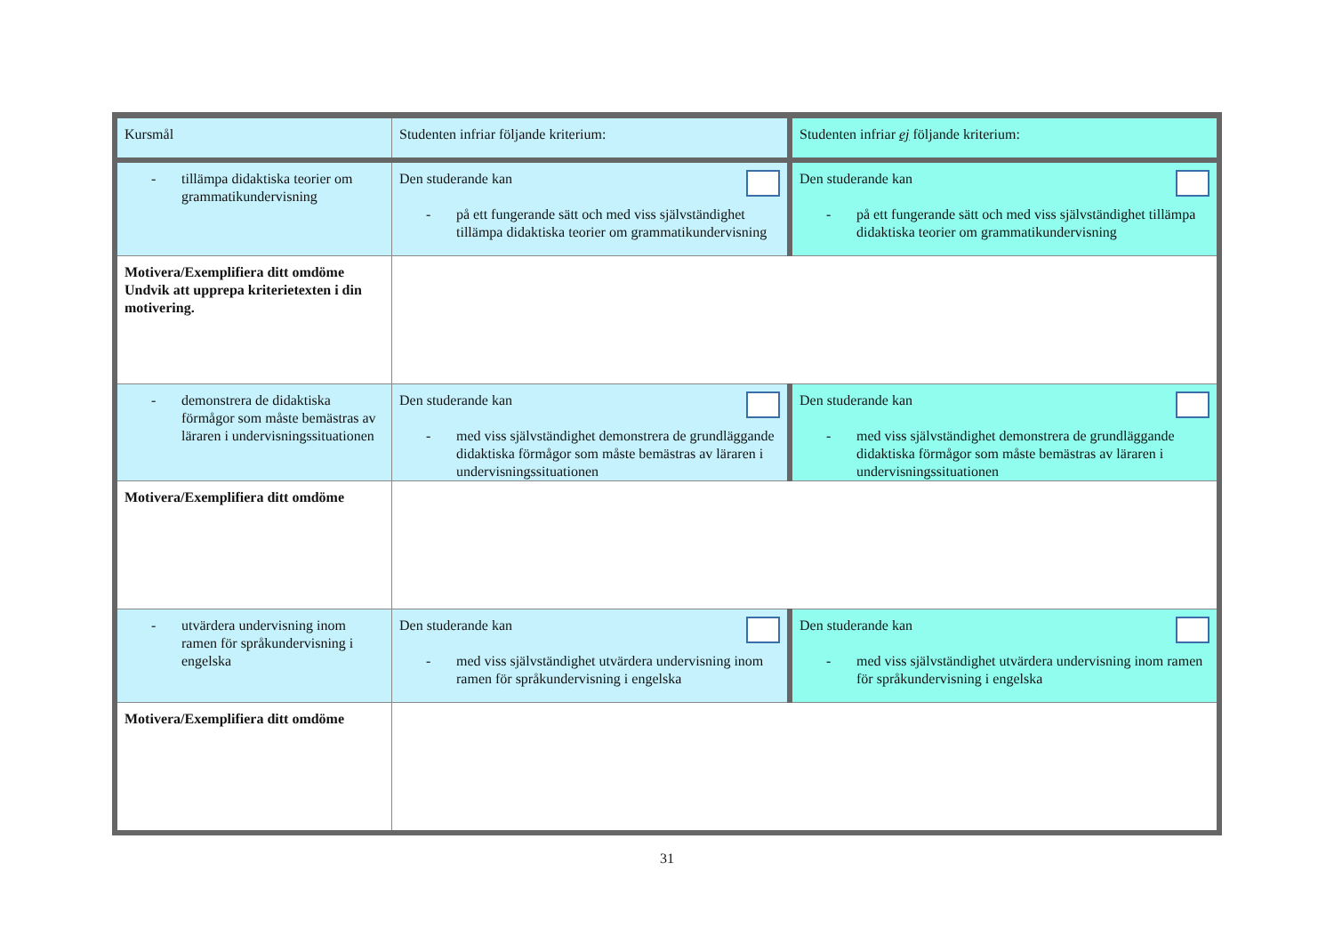| Kursmål | Studenten infriar följande kriterium: | Studenten infriar ej följande kriterium: |
| - tillämpa didaktiska teorier om grammatikundervisning | Den studerande kan - på ett fungerande sätt och med viss självständighet tillämpa didaktiska teorier om grammatikundervisning | Den studerande kan - på ett fungerande sätt och med viss självständighet tillämpa didaktiska teorier om grammatikundervisning |
| Motivera/Exemplifiera ditt omdöme Undvik att upprepa kriterietexten i din motivering. | | |
| - demonstrera de didaktiska förmågor som måste bemästras av läraren i undervisningssituationen | Den studerande kan - med viss självständighet demonstrera de grundläggande didaktiska förmågor som måste bemästras av läraren i undervisningssituationen | Den studerande kan - med viss självständighet demonstrera de grundläggande didaktiska förmågor som måste bemästras av läraren i undervisningssituationen |
| Motivera/Exemplifiera ditt omdöme | | |
| - utvärdera undervisning inom ramen för språkundervisning i engelska | Den studerande kan - med viss självständighet utvärdera undervisning inom ramen för språkundervisning i engelska | Den studerande kan - med viss självständighet utvärdera undervisning inom ramen för språkundervisning i engelska |
| Motivera/Exemplifiera ditt omdöme | | |
31